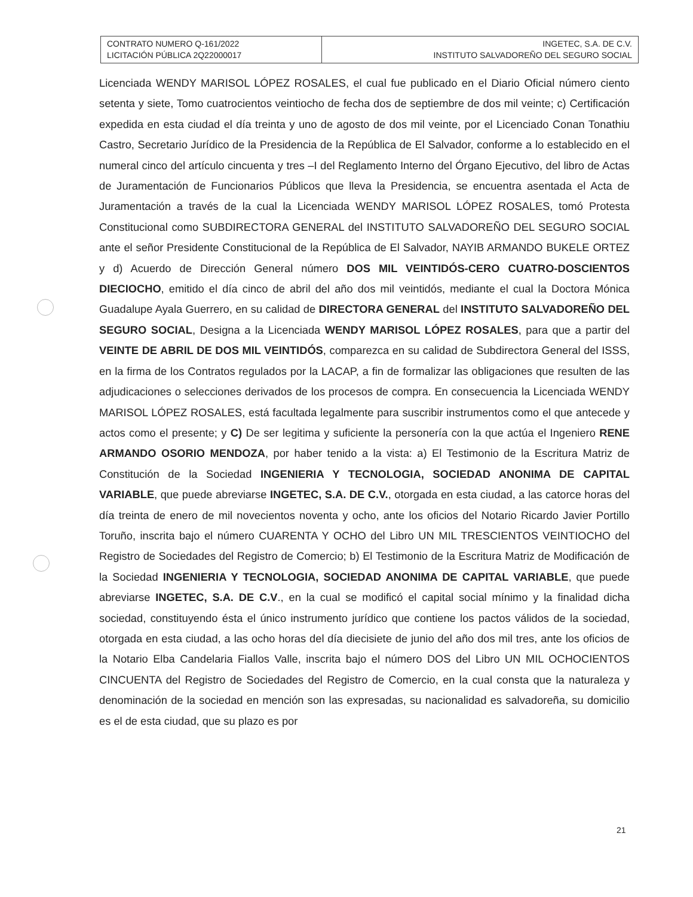| CONTRATO NUMERO Q-161/2022 LICITACIÓN PÚBLICA 2Q22000017 | INGETEC, S.A. DE C.V. INSTITUTO SALVADOREÑO DEL SEGURO SOCIAL |
Licenciada WENDY MARISOL LÓPEZ ROSALES, el cual fue publicado en el Diario Oficial número ciento setenta y siete, Tomo cuatrocientos veintiocho de fecha dos de septiembre de dos mil veinte; c) Certificación expedida en esta ciudad el día treinta y uno de agosto de dos mil veinte, por el Licenciado Conan Tonathiu Castro, Secretario Jurídico de la Presidencia de la República de El Salvador, conforme a lo establecido en el numeral cinco del artículo cincuenta y tres –I del Reglamento Interno del Órgano Ejecutivo, del libro de Actas de Juramentación de Funcionarios Públicos que lleva la Presidencia, se encuentra asentada el Acta de Juramentación a través de la cual la Licenciada WENDY MARISOL LÓPEZ ROSALES, tomó Protesta Constitucional como SUBDIRECTORA GENERAL del INSTITUTO SALVADOREÑO DEL SEGURO SOCIAL ante el señor Presidente Constitucional de la República de El Salvador, NAYIB ARMANDO BUKELE ORTEZ y d) Acuerdo de Dirección General número DOS MIL VEINTIDÓS-CERO CUATRO-DOSCIENTOS DIECIOCHO, emitido el día cinco de abril del año dos mil veintidós, mediante el cual la Doctora Mónica Guadalupe Ayala Guerrero, en su calidad de DIRECTORA GENERAL del INSTITUTO SALVADOREÑO DEL SEGURO SOCIAL, Designa a la Licenciada WENDY MARISOL LÓPEZ ROSALES, para que a partir del VEINTE DE ABRIL DE DOS MIL VEINTIDÓS, comparezca en su calidad de Subdirectora General del ISSS, en la firma de los Contratos regulados por la LACAP, a fin de formalizar las obligaciones que resulten de las adjudicaciones o selecciones derivados de los procesos de compra. En consecuencia la Licenciada WENDY MARISOL LÓPEZ ROSALES, está facultada legalmente para suscribir instrumentos como el que antecede y actos como el presente; y C) De ser legitima y suficiente la personería con la que actúa el Ingeniero RENE ARMANDO OSORIO MENDOZA, por haber tenido a la vista: a) El Testimonio de la Escritura Matriz de Constitución de la Sociedad INGENIERIA Y TECNOLOGIA, SOCIEDAD ANONIMA DE CAPITAL VARIABLE, que puede abreviarse INGETEC, S.A. DE C.V., otorgada en esta ciudad, a las catorce horas del día treinta de enero de mil novecientos noventa y ocho, ante los oficios del Notario Ricardo Javier Portillo Toruño, inscrita bajo el número CUARENTA Y OCHO del Libro UN MIL TRESCIENTOS VEINTIOCHO del Registro de Sociedades del Registro de Comercio; b) El Testimonio de la Escritura Matriz de Modificación de la Sociedad INGENIERIA Y TECNOLOGIA, SOCIEDAD ANONIMA DE CAPITAL VARIABLE, que puede abreviarse INGETEC, S.A. DE C.V., en la cual se modificó el capital social mínimo y la finalidad dicha sociedad, constituyendo ésta el único instrumento jurídico que contiene los pactos válidos de la sociedad, otorgada en esta ciudad, a las ocho horas del día diecisiete de junio del año dos mil tres, ante los oficios de la Notario Elba Candelaria Fiallos Valle, inscrita bajo el número DOS del Libro UN MIL OCHOCIENTOS CINCUENTA del Registro de Sociedades del Registro de Comercio, en la cual consta que la naturaleza y denominación de la sociedad en mención son las expresadas, su nacionalidad es salvadoreña, su domicilio es el de esta ciudad, que su plazo es por
21